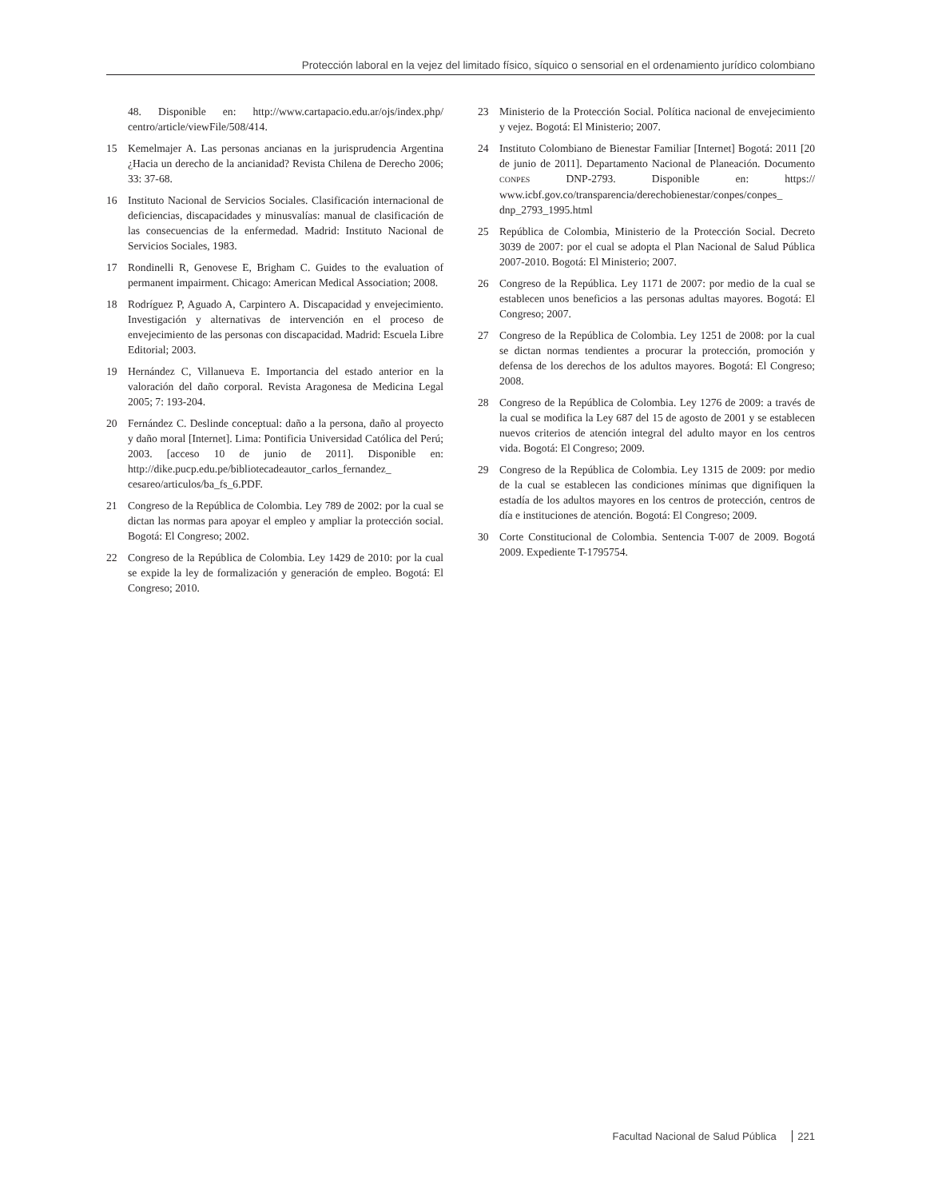Protección laboral en la vejez del limitado físico, síquico o sensorial en el ordenamiento jurídico colombiano
48. Disponible en: http://www.cartapacio.edu.ar/ojs/index.php/ centro/article/viewFile/508/414.
15 Kemelmajer A. Las personas ancianas en la jurisprudencia Argentina ¿Hacia un derecho de la ancianidad? Revista Chilena de Derecho 2006; 33: 37-68.
16 Instituto Nacional de Servicios Sociales. Clasificación internacional de deficiencias, discapacidades y minusvalías: manual de clasificación de las consecuencias de la enfermedad. Madrid: Instituto Nacional de Servicios Sociales, 1983.
17 Rondinelli R, Genovese E, Brigham C. Guides to the evaluation of permanent impairment. Chicago: American Medical Association; 2008.
18 Rodríguez P, Aguado A, Carpintero A. Discapacidad y envejecimiento. Investigación y alternativas de intervención en el proceso de envejecimiento de las personas con discapacidad. Madrid: Escuela Libre Editorial; 2003.
19 Hernández C, Villanueva E. Importancia del estado anterior en la valoración del daño corporal. Revista Aragonesa de Medicina Legal 2005; 7: 193-204.
20 Fernández C. Deslinde conceptual: daño a la persona, daño al proyecto y daño moral [Internet]. Lima: Pontificia Universidad Católica del Perú; 2003. [acceso 10 de junio de 2011]. Disponible en: http://dike.pucp.edu.pe/bibliotecadeautor_carlos_fernandez_ cesareo/articulos/ba_fs_6.PDF.
21 Congreso de la República de Colombia. Ley 789 de 2002: por la cual se dictan las normas para apoyar el empleo y ampliar la protección social. Bogotá: El Congreso; 2002.
22 Congreso de la República de Colombia. Ley 1429 de 2010: por la cual se expide la ley de formalización y generación de empleo. Bogotá: El Congreso; 2010.
23 Ministerio de la Protección Social. Política nacional de envejecimiento y vejez. Bogotá: El Ministerio; 2007.
24 Instituto Colombiano de Bienestar Familiar [Internet] Bogotá: 2011 [20 de junio de 2011]. Departamento Nacional de Planeación. Documento CONPES DNP-2793. Disponible en: https:// www.icbf.gov.co/transparencia/derechobienestar/conpes/conpes_ dnp_2793_1995.html
25 República de Colombia, Ministerio de la Protección Social. Decreto 3039 de 2007: por el cual se adopta el Plan Nacional de Salud Pública 2007-2010. Bogotá: El Ministerio; 2007.
26 Congreso de la República. Ley 1171 de 2007: por medio de la cual se establecen unos beneficios a las personas adultas mayores. Bogotá: El Congreso; 2007.
27 Congreso de la República de Colombia. Ley 1251 de 2008: por la cual se dictan normas tendientes a procurar la protección, promoción y defensa de los derechos de los adultos mayores. Bogotá: El Congreso; 2008.
28 Congreso de la República de Colombia. Ley 1276 de 2009: a través de la cual se modifica la Ley 687 del 15 de agosto de 2001 y se establecen nuevos criterios de atención integral del adulto mayor en los centros vida. Bogotá: El Congreso; 2009.
29 Congreso de la República de Colombia. Ley 1315 de 2009: por medio de la cual se establecen las condiciones mínimas que dignifiquen la estadía de los adultos mayores en los centros de protección, centros de día e instituciones de atención. Bogotá: El Congreso; 2009.
30 Corte Constitucional de Colombia. Sentencia T-007 de 2009. Bogotá 2009. Expediente T-1795754.
Facultad Nacional de Salud Pública 221